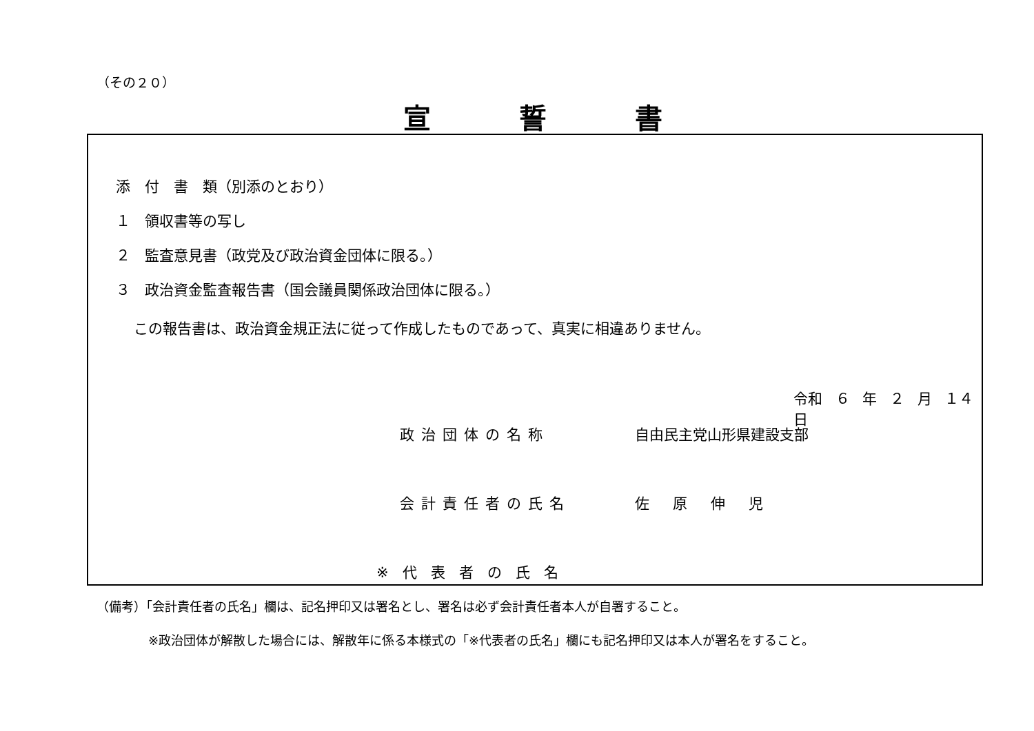（その２０）
宣誓書
添　付　書　類（別添のとおり）
１　領収書等の写し
２　監査意見書（政党及び政治資金団体に限る。）
３　政治資金監査報告書（国会議員関係政治団体に限る。）
この報告書は、政治資金規正法に従って作成したものであって、真実に相違ありません。
令和 ６ 年 ２ 月 １４ 日
政治団体の名称 自由民主党山形県建設支部
会計責任者の氏名 佐原伸児
※代表者の氏名
（備考）「会計責任者の氏名」欄は、記名押印又は署名とし、署名は必ず会計責任者本人が自署すること。
※政治団体が解散した場合には、解散年に係る本様式の「※代表者の氏名」欄にも記名押印又は本人が署名をすること。